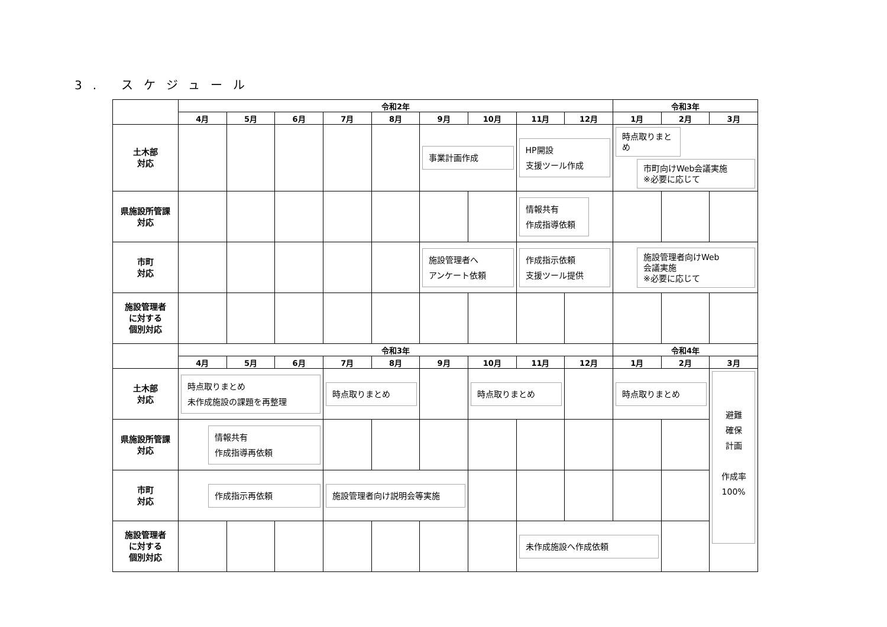3. スケジュール
| | 令和2年 | | | | | | | | | 令和3年 | | |
| --- | --- | --- | --- | --- | --- | --- | --- | --- | --- | --- | --- | --- |
| | 4月 | 5月 | 6月 | 7月 | 8月 | 9月 | 10月 | 11月 | 12月 | 1月 | 2月 | 3月 |
| 土木部 対応 | | | | | | 事業計画作成 | | HP開設 支援ツール作成 | | 時点取りまとめ 市町向けWeb会議実施 ※必要に応じて | | |
| 県施設所管課 対応 | | | | | | | | 情報共有 作成指導依頼 | | | | |
| 市町 対応 | | | | | | 施設管理者へ アンケート依頼 | | 作成指示依頼 支援ツール提供 | | 施設管理者向けWeb 会議実施 ※必要に応じて | | |
| 施設管理者 に対する 個別対応 | | | | | | | | | | | | |
| | 令和3年 | | | | | | | | | 令和4年 | | |
| | 4月 | 5月 | 6月 | 7月 | 8月 | 9月 | 10月 | 11月 | 12月 | 1月 | 2月 | 3月 |
| 土木部 対応 | 時点取りまとめ 未作成施設の課題を再整理 | | | 時点取りまとめ | | | 時点取りまとめ | | | 時点取りまとめ | | 避難 確保 計画 作成率 100% |
| 県施設所管課 対応 | 情報共有 作成指導再依頼 | | | | | | | | | | | |
| 市町 対応 | 作成指示再依頼 | | | 施設管理者向け説明会等実施 | | | | | | | | |
| 施設管理者 に対する 個別対応 | | | | | | | | 未作成施設へ作成依頼 | | | | |